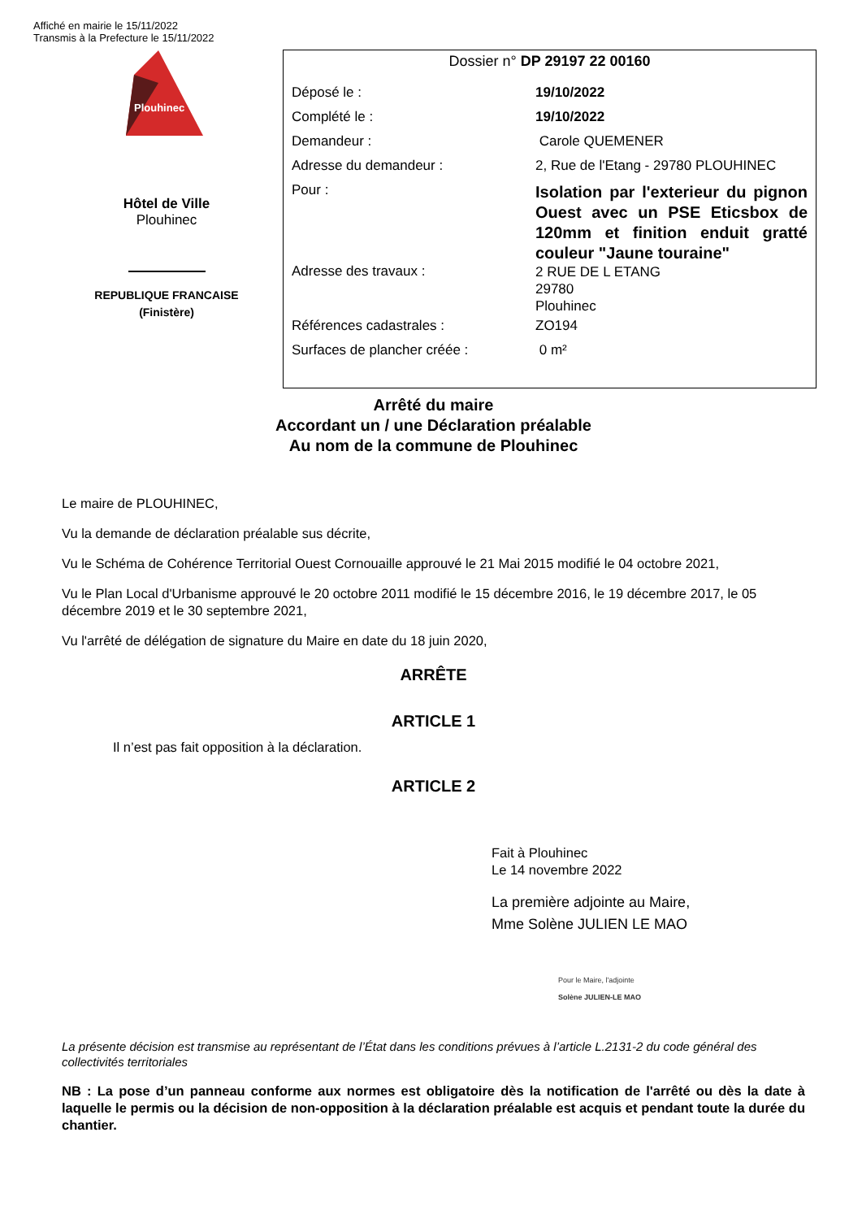Affiché en mairie le 15/11/2022
Transmis à la Prefecture le 15/11/2022
Plouhinec
Hôtel de Ville
Plouhinec
REPUBLIQUE FRANCAISE
(Finistère)
Dossier n° DP 29197 22 00160
| Déposé le : | 19/10/2022 |
| Complété le : | 19/10/2022 |
| Demandeur : | Carole QUEMENER |
| Adresse du demandeur : | 2, Rue de l'Etang - 29780 PLOUHINEC |
| Pour : | Isolation par l'exterieur du pignon Ouest avec un PSE Eticsbox de 120mm et finition enduit gratté couleur "Jaune touraine" |
| Adresse des travaux : | 2 RUE DE L ETANG 29780 Plouhinec |
| Références cadastrales : | ZO194 |
| Surfaces de plancher créée : | 0 m² |
Arrêté du maire
Accordant un / une Déclaration préalable
Au nom de la commune de Plouhinec
Le maire de PLOUHINEC,
Vu la demande de déclaration préalable sus décrite,
Vu le Schéma de Cohérence Territorial Ouest Cornouaille approuvé le 21 Mai 2015 modifié le 04 octobre 2021,
Vu le Plan Local d'Urbanisme approuvé le 20 octobre 2011 modifié le 15 décembre 2016, le 19 décembre 2017, le 05 décembre 2019 et le 30 septembre 2021,
Vu l'arrêté de délégation de signature du Maire en date du 18 juin 2020,
ARRÊTE
ARTICLE 1
Il n’est pas fait opposition à la déclaration.
ARTICLE 2
Fait à Plouhinec
Le 14 novembre 2022
La première adjointe au Maire,
Mme Solène JULIEN LE MAO
Pour le Maire, l'adjointe
Solène JULIEN-LE MAO
La présente décision est transmise au représentant de l’État dans les conditions prévues à l’article L.2131-2 du code général des collectivités territoriales
NB : La pose d’un panneau conforme aux normes est obligatoire dès la notification de l'arrêté ou dès la date à laquelle le permis ou la décision de non-opposition à la déclaration préalable est acquis et pendant toute la durée du chantier.